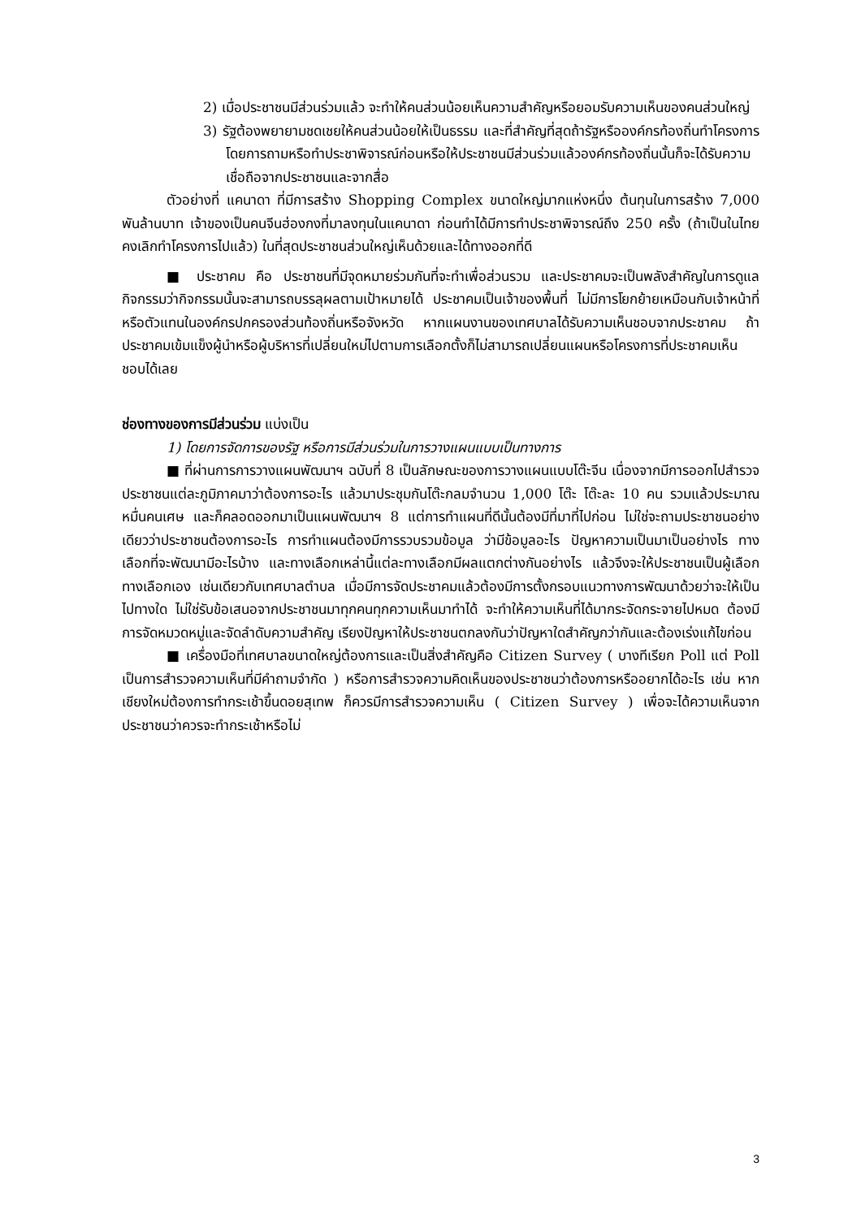2) เมื่อประชาชนมีส่วนร่วมแล้ว จะทำให้คนส่วนน้อยเห็นความสำคัญหรือยอมรับความเห็นของคนส่วนใหญ่
3) รัฐต้องพยายามชดเชยให้คนส่วนน้อยให้เป็นธรรม และที่สำคัญที่สุดถ้ารัฐหรือองค์กรท้องถิ่นทำโครงการโดยการถามหรือทำประชาพิจารณ์ก่อนหรือให้ประชาชนมีส่วนร่วมแล้วองค์กรท้องถิ่นนั้นก็จะได้รับความเชื่อถือจากประชาชนและจากสื่อ
ตัวอย่างที่ แคนาดา ที่มีการสร้าง Shopping Complex ขนาดใหญ่มากแห่งหนึ่ง ต้นทุนในการสร้าง 7,000 พันล้านบาท เจ้าของเป็นคนจีนฮ่องกงที่มาลงทุนในแคนาดา ก่อนทำได้มีการทำประชาพิจารณ์ถึง 250 ครั้ง (ถ้าเป็นในไทยคงเลิกทำโครงการไปแล้ว) ในที่สุดประชาชนส่วนใหญ่เห็นด้วยและได้ทางออกที่ดี
■ ประชาคม คือ ประชาชนที่มีจุดหมายร่วมกันที่จะทำเพื่อส่วนรวม และประชาคมจะเป็นพลังสำคัญในการดูแลกิจกรรมว่ากิจกรรมนั้นจะสามารถบรรลุผลตามเป้าหมายได้ ประชาคมเป็นเจ้าของพื้นที่ ไม่มีการโยกย้ายเหมือนกับเจ้าหน้าที่หรือตัวแทนในองค์กรปกครองส่วนท้องถิ่นหรือจังหวัด หากแผนงานของเทศบาลได้รับความเห็นชอบจากประชาคม ถ้าประชาคมเข้มแข็งผู้นำหรือผู้บริหารที่เปลี่ยนใหม่ไปตามการเลือกตั้งก็ไม่สามารถเปลี่ยนแผนหรือโครงการที่ประชาคมเห็นชอบได้เลย
ช่องทางของการมีส่วนร่วม แบ่งเป็น
1) โดยการจัดการของรัฐ หรือการมีส่วนร่วมในการวางแผนแบบเป็นทางการ
■ ที่ผ่านการการวางแผนพัฒนาฯ ฉบับที่ 8 เป็นลักษณะของการวางแผนแบบโต๊ะจีน เนื่องจากมีการออกไปสำรวจประชาชนแต่ละภูมิภาคมาว่าต้องการอะไร แล้วมาประชุมกันโต๊ะกลมจำนวน 1,000 โต๊ะ โต๊ะละ 10 คน รวมแล้วประมาณหมื่นคนเศษ และก็คลอดออกมาเป็นแผนพัฒนาฯ 8 แต่การทำแผนที่ดีนั้นต้องมีที่มาที่ไปก่อน ไม่ใช่จะถามประชาชนอย่างเดียวว่าประชาชนต้องการอะไร การทำแผนต้องมีการรวบรวมข้อมูล ว่ามีข้อมูลอะไร ปัญหาความเป็นมาเป็นอย่างไร ทางเลือกที่จะพัฒนามีอะไรบ้าง และทางเลือกเหล่านี้แต่ละทางเลือกมีผลแตกต่างกันอย่างไร แล้วจึงจะให้ประชาชนเป็นผู้เลือกทางเลือกเอง เช่นเดียวกับเทศบาลตำบล เมื่อมีการจัดประชาคมแล้วต้องมีการตั้งกรอบแนวทางการพัฒนาด้วยว่าจะให้เป็นไปทางใด ไม่ใช่รับข้อเสนอจากประชาชนมาทุกคนทุกความเห็นมาทำได้ จะทำให้ความเห็นที่ได้มากระจัดกระจายไปหมด ต้องมีการจัดหมวดหมู่และจัดลำดับความสำคัญ เรียงปัญหาให้ประชาชนตกลงกันว่าปัญหาใดสำคัญกว่ากันและต้องเร่งแก้ไขก่อน
■ เครื่องมือที่เทศบาลขนาดใหญ่ต้องการและเป็นสิ่งสำคัญคือ Citizen Survey ( บางทีเรียก Poll แต่ Poll เป็นการสำรวจความเห็นที่มีคำถามจำกัด ) หรือการสำรวจความคิดเห็นของประชาชนว่าต้องการหรืออยากได้อะไร เช่น หากเชียงใหม่ต้องการทำกระเช้าขึ้นดอยสุเทพ ก็ควรมีการสำรวจความเห็น ( Citizen Survey ) เพื่อจะได้ความเห็นจากประชาชนว่าควรจะทำกระเช้าหรือไม่
3